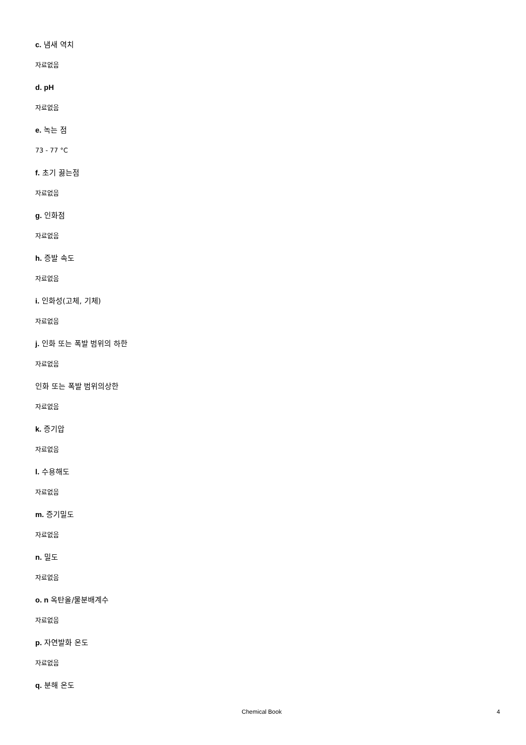c. 냄새 역치
자료없음
d. pH
자료없음
e. 녹는 점
73 - 77 °C
f. 초기 끓는점
자료없음
g. 인화점
자료없음
h. 증발 속도
자료없음
i. 인화성(고체, 기체)
자료없음
j. 인화 또는 폭발 범위의 하한
자료없음
인화 또는 폭발 범위의상한
자료없음
k. 증기압
자료없음
l. 수용해도
자료없음
m. 증기밀도
자료없음
n. 밀도
자료없음
o. n 옥탄올/물분배계수
자료없음
p. 자연발화 온도
자료없음
q. 분해 온도
Chemical Book 4